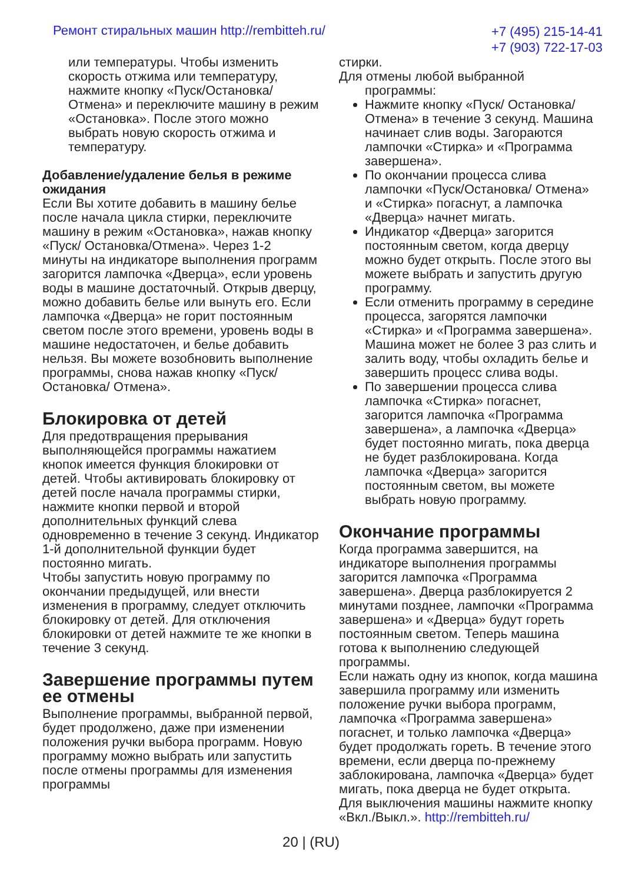Ремонт стиральных машин http://rembitteh.ru/
+7 (495) 215-14-41
+7 (903) 722-17-03
или температуры. Чтобы изменить скорость отжима или температуру, нажмите кнопку «Пуск/Остановка/ Отмена» и переключите машину в режим «Остановка». После этого можно выбрать новую скорость отжима и температуру.
Добавление/удаление белья в режиме ожидания
Если Вы хотите добавить в машину белье после начала цикла стирки, переключите машину в режим «Остановка», нажав кнопку «Пуск/ Остановка/Отмена». Через 1-2 минуты на индикаторе выполнения программ загорится лампочка «Дверца», если уровень воды в машине достаточный. Открыв дверцу, можно добавить белье или вынуть его. Если лампочка «Дверца» не горит постоянным светом после этого времени, уровень воды в машине недостаточен, и белье добавить нельзя. Вы можете возобновить выполнение программы, снова нажав кнопку «Пуск/Остановка/ Отмена».
Блокировка от детей
Для предотвращения прерывания выполняющейся программы нажатием кнопок имеется функция блокировки от детей. Чтобы активировать блокировку от детей после начала программы стирки, нажмите кнопки первой и второй дополнительных функций слева одновременно в течение 3 секунд. Индикатор 1-й дополнительной функции будет постоянно мигать.
Чтобы запустить новую программу по окончании предыдущей, или внести изменения в программу, следует отключить блокировку от детей. Для отключения блокировки от детей нажмите те же кнопки в течение 3 секунд.
Завершение программы путем ее отмены
Выполнение программы, выбранной первой, будет продолжено, даже при изменении положения ручки выбора программ. Новую программу можно выбрать или запустить после отмены программы для изменения программы
стирки.
Для отмены любой выбранной
программы:
Нажмите кнопку «Пуск/ Остановка/Отмена» в течение 3 секунд. Машина начинает слив воды. Загораются лампочки «Стирка» и «Программа завершена».
По окончании процесса слива лампочки «Пуск/Остановка/ Отмена» и «Стирка» погаснут, а лампочка «Дверца» начнет мигать.
Индикатор «Дверца» загорится постоянным светом, когда дверцу можно будет открыть. После этого вы можете выбрать и запустить другую программу.
Если отменить программу в середине процесса, загорятся лампочки «Стирка» и «Программа завершена». Машина может не более 3 раз слить и залить воду, чтобы охладить белье и завершить процесс слива воды.
По завершении процесса слива лампочка «Стирка» погаснет, загорится лампочка «Программа завершена», а лампочка «Дверца» будет постоянно мигать, пока дверца не будет разблокирована. Когда лампочка «Дверца» загорится постоянным светом, вы можете выбрать новую программу.
Окончание программы
Когда программа завершится, на индикаторе выполнения программы загорится лампочка «Программа завершена». Дверца разблокируется 2 минутами позднее, лампочки «Программа завершена» и «Дверца» будут гореть постоянным светом. Теперь машина готова к выполнению следующей программы.
Если нажать одну из кнопок, когда машина завершила программу или изменить положение ручки выбора программ, лампочка «Программа завершена» погаснет, и только лампочка «Дверца» будет продолжать гореть. В течение этого времени, если дверца по-прежнему заблокирована, лампочка «Дверца» будет мигать, пока дверца не будет открыта.
Для выключения машины нажмите кнопку «Вкл./Выкл.». http://rembitteh.ru/
20 | (RU)